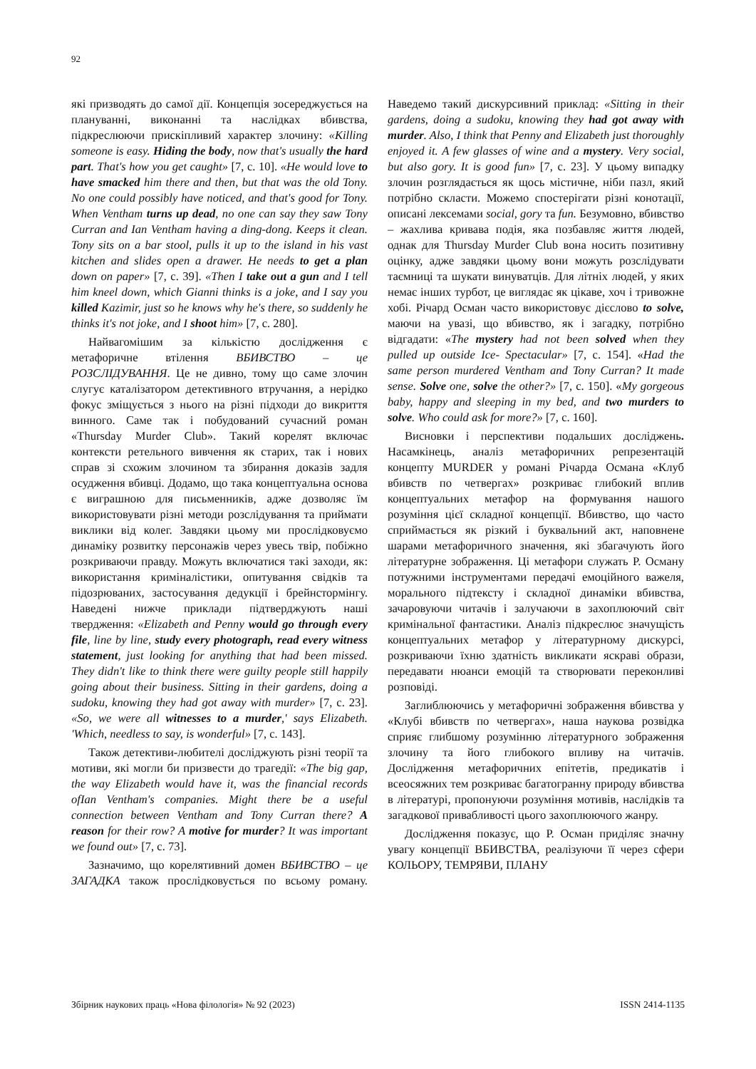92
які призводять до самої дії. Концепція зосереджується на плануванні, виконанні та наслідках вбивства, підкреслюючи прискіпливий характер злочину: «Killing someone is easy. Hiding the body, now that's usually the hard part. That's how you get caught» [7, с. 10]. «He would love to have smacked him there and then, but that was the old Tony. No one could possibly have noticed, and that's good for Tony. When Ventham turns up dead, no one can say they saw Tony Curran and Ian Ventham having a ding-dong. Keeps it clean. Tony sits on a bar stool, pulls it up to the island in his vast kitchen and slides open a drawer. He needs to get a plan down on paper» [7, с. 39]. «Then I take out a gun and I tell him kneel down, which Gianni thinks is a joke, and I say you killed Kazimir, just so he knows why he's there, so suddenly he thinks it's not joke, and I shoot him» [7, с. 280].
Найвагомішим за кількістю дослідження є метафоричне втілення ВБИВСТВО – це РОЗСЛІДУВАННЯ. Це не дивно, тому що саме злочин слугує каталізатором детективного втручання, а нерідко фокус зміщується з нього на різні підходи до викриття винного. Саме так і побудований сучасний роман «Thursday Murder Club». Такий корелят включає контексти ретельного вивчення як старих, так і нових справ зі схожим злочином та збирання доказів задля осудження вбивці. Додамо, що така концептуальна основа є виграшною для письменників, адже дозволяє їм використовувати різні методи розслідування та приймати виклики від колег. Завдяки цьому ми прослідковуємо динаміку розвитку персонажів через увесь твір, побіжно розкриваючи правду. Можуть включатися такі заходи, як: використання криміналістики, опитування свідків та підозрюваних, застосування дедукції і брейнстормінгу. Наведені нижче приклади підтверджують наші твердження: «Elizabeth and Penny would go through every file, line by line, study every photograph, read every witness statement, just looking for anything that had been missed. They didn't like to think there were guilty people still happily going about their business. Sitting in their gardens, doing a sudoku, knowing they had got away with murder» [7, с. 23]. «So, we were all witnesses to a murder,' says Elizabeth. 'Which, needless to say, is wonderful» [7, с. 143].
Також детективи-любителі досліджують різні теорії та мотиви, які могли би призвести до трагедії: «The big gap, the way Elizabeth would have it, was the financial records ofIan Ventham's companies. Might there be a useful connection between Ventham and Tony Curran there? A reason for their row? A motive for murder? It was important we found out» [7, с. 73].
Зазначимо, що корелятивний домен ВБИВСТВО – це ЗАГАДКА також прослідковується по всьому роману. Наведемо такий дискурсивний приклад: «Sitting in their gardens, doing a sudoku, knowing they had got away with murder. Also, I think that Penny and Elizabeth just thoroughly enjoyed it. A few glasses of wine and a mystery. Very social, but also gory. It is good fun» [7, с. 23]. У цьому випадку злочин розглядається як щось містичне, ніби пазл, який потрібно скласти. Можемо спостерігати різні конотації, описані лексемами social, gory та fun. Безумовно, вбивство – жахлива кривава подія, яка позбавляє життя людей, однак для Thursday Murder Club вона носить позитивну оцінку, адже завдяки цьому вони можуть розслідувати таємниці та шукати винуватців. Для літніх людей, у яких немає інших турбот, це виглядає як цікаве, хоч і тривожне хобі. Річард Осман часто використовує дієслово to solve, маючи на увазі, що вбивство, як і загадку, потрібно відгадати: «The mystery had not been solved when they pulled up outside Ice- Spectacular» [7, с. 154]. «Had the same person murdered Ventham and Tony Curran? It made sense. Solve one, solve the other?» [7, с. 150]. «My gorgeous baby, happy and sleeping in my bed, and two murders to solve. Who could ask for more?» [7, с. 160].
Висновки і перспективи подальших досліджень. Насамкінець, аналіз метафоричних репрезентацій концепту MURDER у романі Річарда Османа «Клуб вбивств по четвергах» розкриває глибокий вплив концептуальних метафор на формування нашого розуміння цієї складної концепції. Вбивство, що часто сприймається як різкий і буквальний акт, наповнене шарами метафоричного значення, які збагачують його літературне зображення. Ці метафори служать Р. Осману потужними інструментами передачі емоційного важеля, морального підтексту і складної динаміки вбивства, зачаровуючи читачів і залучаючи в захоплюючий світ кримінальної фантастики. Аналіз підкреслює значущість концептуальних метафор у літературному дискурсі, розкриваючи їхню здатність викликати яскраві образи, передавати нюанси емоцій та створювати переконливі розповіді.
Заглиблюючись у метафоричні зображення вбивства у «Клубі вбивств по четвергах», наша наукова розвідка сприяє глибшому розумінню літературного зображення злочину та його глибокого впливу на читачів. Дослідження метафоричних епітетів, предикатів і всеосяжних тем розкриває багатогранну природу вбивства в літературі, пропонуючи розуміння мотивів, наслідків та загадкової привабливості цього захоплюючого жанру.
Дослідження показує, що Р. Осман приділяє значну увагу концепції ВБИВСТВА, реалізуючи її через сфери КОЛЬОРУ, ТЕМРЯВИ, ПЛАНУ
Збірник наукових праць «Нова філологія» № 92 (2023) ISSN 2414-1135